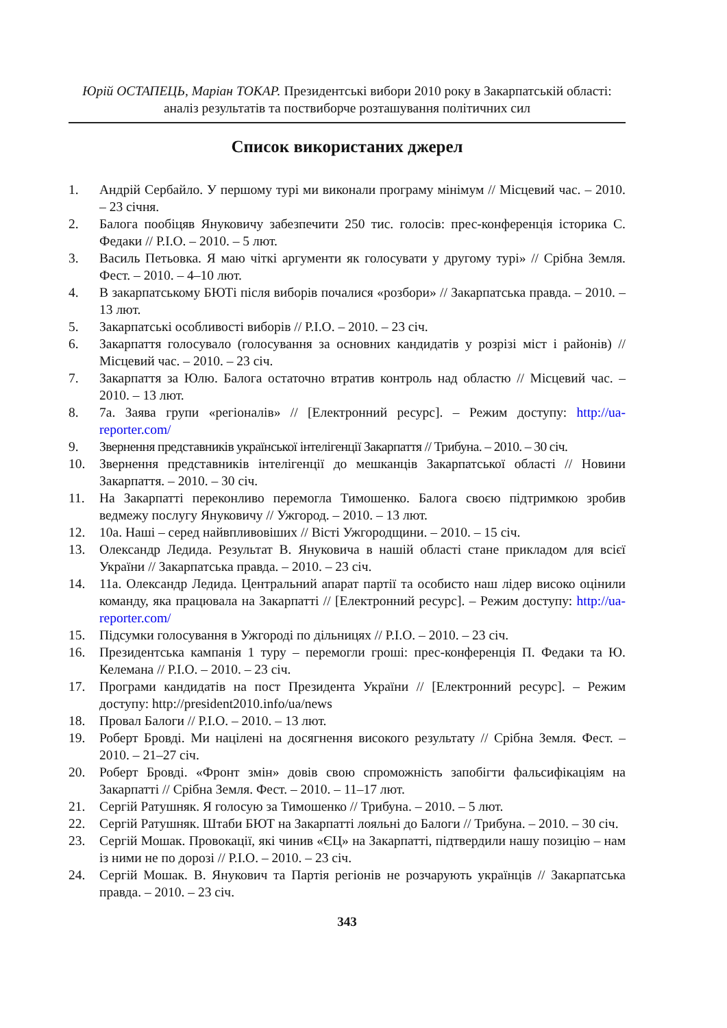Юрій ОСТАПЕЦЬ, Маріан ТОКАР. Президентські вибори 2010 року в Закарпатській області: аналіз результатів та поствиборче розташування політичних сил
Список використаних джерел
1. Андрій Сербайло. У першому турі ми виконали програму мінімум // Місцевий час. – 2010. – 23 січня.
2. Балога пообіцяв Януковичу забезпечити 250 тис. голосів: прес-конференція історика С. Федаки // Р.І.О. – 2010. – 5 лют.
3. Василь Петьовка. Я маю чіткі аргументи як голосувати у другому турі» // Срібна Земля. Фест. – 2010. – 4–10 лют.
4. В закарпатському БЮТі після виборів почалися «розбори» // Закарпатська правда. – 2010. – 13 лют.
5. Закарпатські особливості виборів // Р.І.О. – 2010. – 23 січ.
6. Закарпаття голосувало (голосування за основних кандидатів у розрізі міст і районів) // Місцевий час. – 2010. – 23 січ.
7. Закарпаття за Юлю. Балога остаточно втратив контроль над областю // Місцевий час. – 2010. – 13 лют.
8. 7а. Заява групи «регіоналів» // [Електронний ресурс]. – Режим доступу: http://ua-reporter.com/
9. Звернення представників української інтелігенції Закарпаття // Трибуна. – 2010. – 30 січ.
10. Звернення представників інтелігенції до мешканців Закарпатської області // Новини Закарпаття. – 2010. – 30 січ.
11. На Закарпатті переконливо перемогла Тимошенко. Балога своєю підтримкою зробив ведмежу послугу Януковичу // Ужгород. – 2010. – 13 лют.
12. 10а. Наші – серед найвпливовіших // Вісті Ужгородщини. – 2010. – 15 січ.
13. Олександр Ледида. Результат В. Януковича в нашій області стане прикладом для всієї України // Закарпатська правда. – 2010. – 23 січ.
14. 11а. Олександр Ледида. Центральний апарат партії та особисто наш лідер високо оцінили команду, яка працювала на Закарпатті // [Електронний ресурс]. – Режим доступу: http://ua-reporter.com/
15. Підсумки голосування в Ужгороді по дільницях // Р.І.О. – 2010. – 23 січ.
16. Президентська кампанія 1 туру – перемогли гроші: прес-конференція П. Федаки та Ю. Келемана // Р.І.О. – 2010. – 23 січ.
17. Програми кандидатів на пост Президента України // [Електронний ресурс]. – Режим доступу: http://president2010.info/ua/news
18. Провал Балоги // Р.І.О. – 2010. – 13 лют.
19. Роберт Бровді. Ми націлені на досягнення високого результату // Срібна Земля. Фест. – 2010. – 21–27 січ.
20. Роберт Бровді. «Фронт змін» довів свою спроможність запобігти фальсифікаціям на Закарпатті // Срібна Земля. Фест. – 2010. – 11–17 лют.
21. Сергій Ратушняк. Я голосую за Тимошенко // Трибуна. – 2010. – 5 лют.
22. Сергій Ратушняк. Штаби БЮТ на Закарпатті лояльні до Балоги // Трибуна. – 2010. – 30 січ.
23. Сергій Мошак. Провокації, які чинив «ЄЦ» на Закарпатті, підтвердили нашу позицію – нам із ними не по дорозі // Р.І.О. – 2010. – 23 січ.
24. Сергій Мошак. В. Янукович та Партія регіонів не розчарують українців // Закарпатська правда. – 2010. – 23 січ.
343